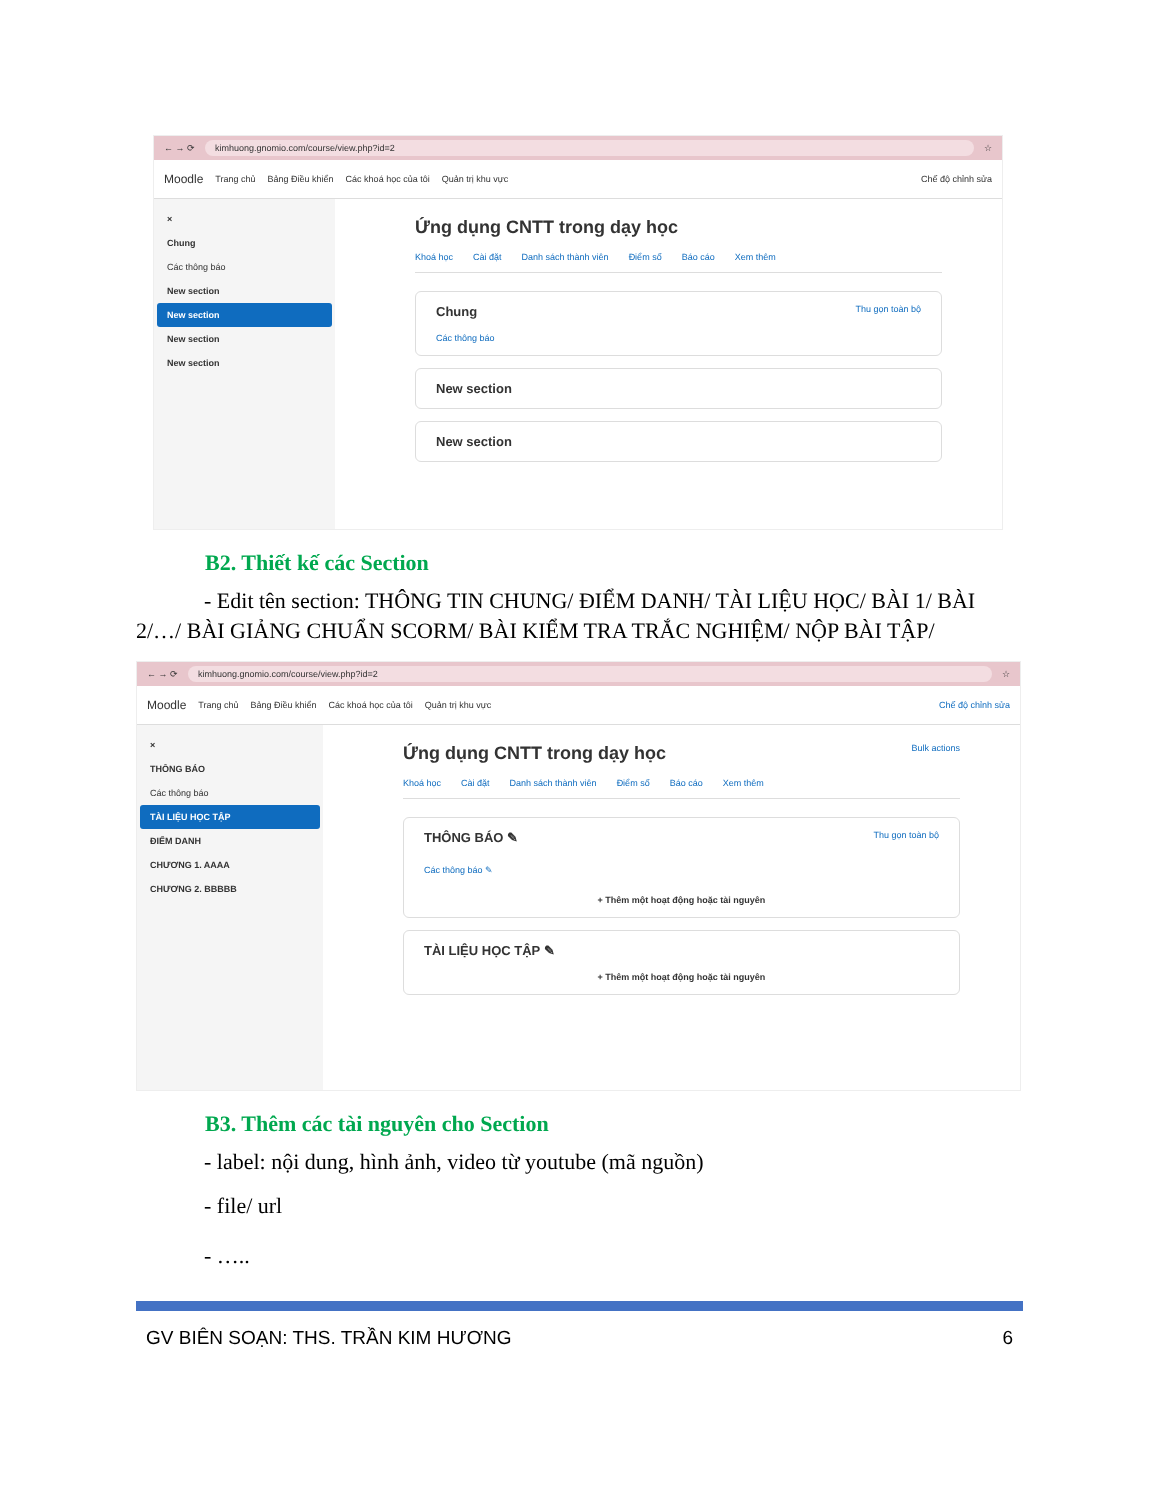← → ⟳ kimhuong.gnomio.com/course/view.php?id=2 ☆
Moodle Trang chủ Bảng Điều khiển Các khoá học của tôi Quản trị khu vực Chế độ chỉnh sửa
×
Chung
Các thông báo
New section
New section
New section
New section
Ứng dụng CNTT trong dạy học
Khoá học Cài đặt Danh sách thành viên Điểm số Báo cáo Xem thêm
Chung Thu gọn toàn bộ
Các thông báo
New section
New section
B2. Thiết kế các Section
- Edit tên section: THÔNG TIN CHUNG/ ĐIỂM DANH/ TÀI LIỆU HỌC/ BÀI 1/ BÀI 2/…/ BÀI GIẢNG CHUẨN SCORM/ BÀI KIỂM TRA TRẮC NGHIỆM/ NỘP BÀI TẬP/
← → ⟳ kimhuong.gnomio.com/course/view.php?id=2 ☆
Moodle Trang chủ Bảng Điều khiển Các khoá học của tôi Quản trị khu vực Chế độ chỉnh sửa
×
THÔNG BÁO
Các thông báo
TÀI LIỆU HỌC TẬP
ĐIỂM DANH
CHƯƠNG 1. AAAA
CHƯƠNG 2. BBBBB
Ứng dụng CNTT trong dạy học Bulk actions
Khoá học Cài đặt Danh sách thành viên Điểm số Báo cáo Xem thêm
THÔNG BÁO ✎ Thu gọn toàn bộ
Các thông báo ✎
+ Thêm một hoạt động hoặc tài nguyên
TÀI LIỆU HỌC TẬP ✎
+ Thêm một hoạt động hoặc tài nguyên
B3. Thêm các tài nguyên cho Section
- label: nội dung, hình ảnh, video từ youtube (mã nguồn)
- file/ url
- …..
GV BIÊN SOẠN: THS. TRẦN KIM HƯƠNG 6